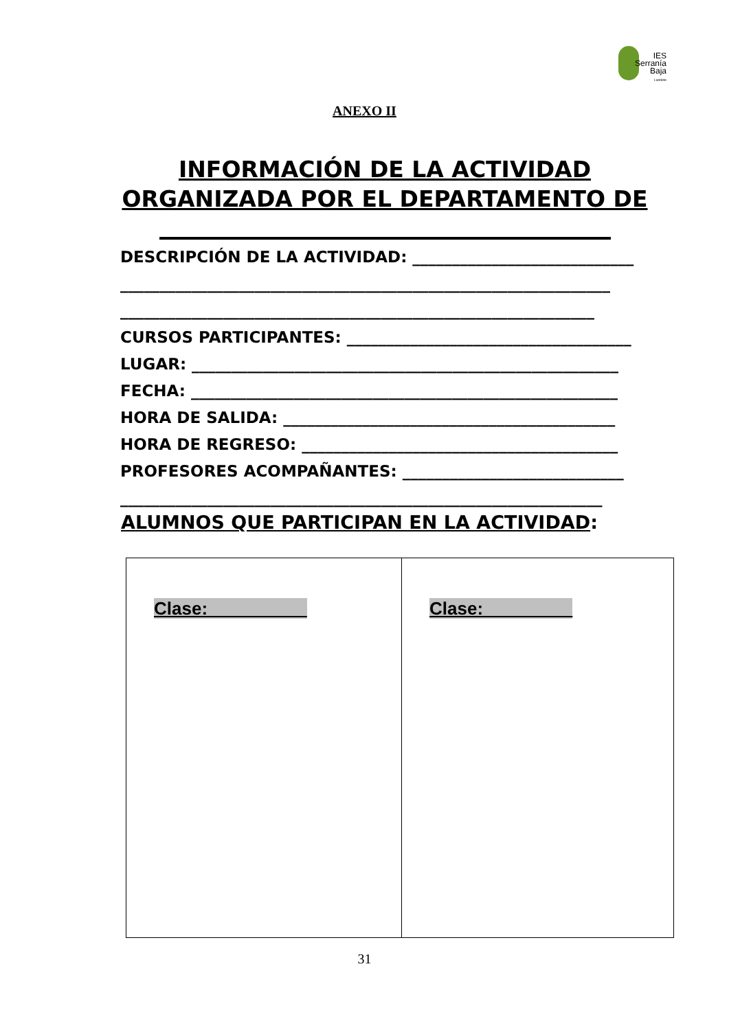IES
Serranía
Baja
Landete
ANEXO II
INFORMACIÓN DE LA ACTIVIDAD ORGANIZADA POR EL DEPARTAMENTO DE
DESCRIPCIÓN DE LA ACTIVIDAD: ____________________________
______________________________________________________________
____________________________________________________________
CURSOS PARTICIPANTES: ____________________________________
LUGAR: ______________________________________________________
FECHA: ______________________________________________________
HORA DE SALIDA: __________________________________________
HORA DE REGRESO: ________________________________________
PROFESORES ACOMPAÑANTES: ____________________________
_____________________________________________________________
ALUMNOS QUE PARTICIPAN EN LA ACTIVIDAD:
| Clase:__________ | Clase:_________ |
31